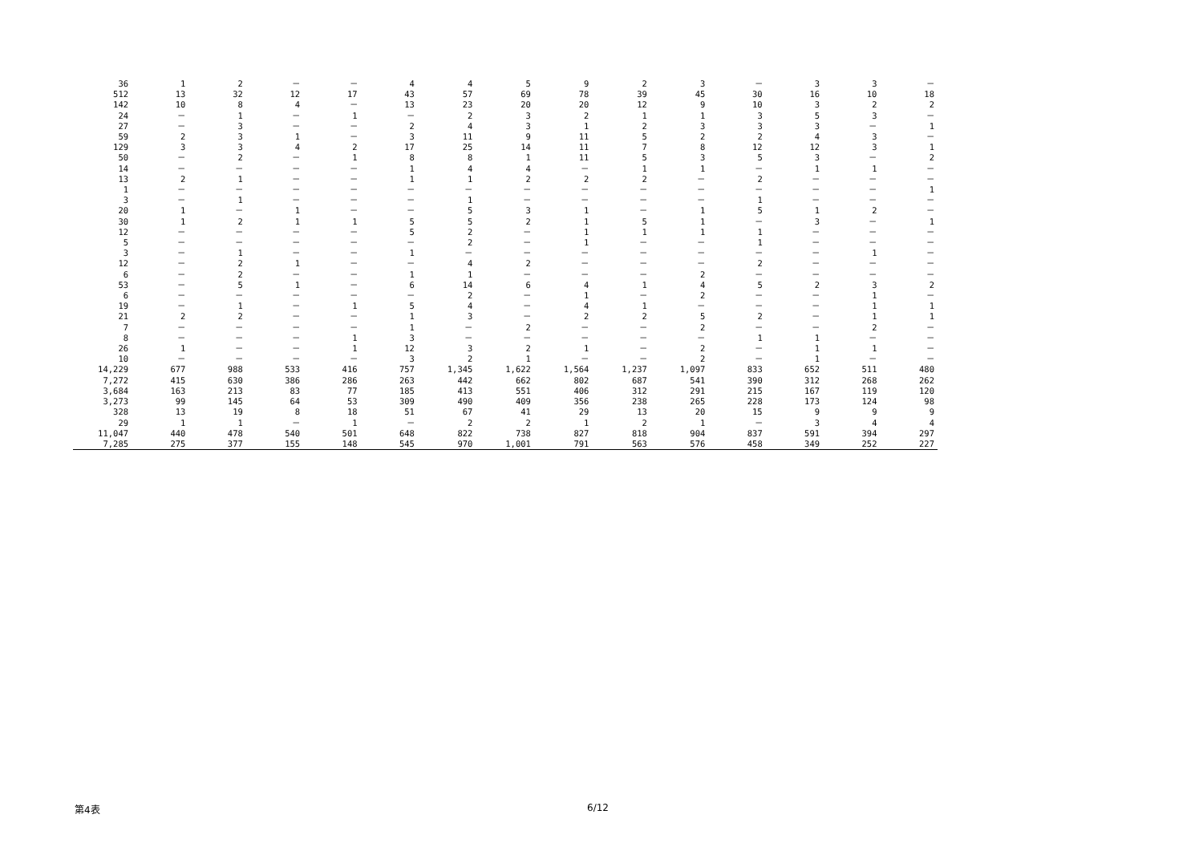| 36 | 1 | 2 | － | － | 4 | 4 | 5 | 9 | 2 | 3 | － | 3 | 3 | － |
| 512 | 13 | 32 | 12 | 17 | 43 | 57 | 69 | 78 | 39 | 45 | 30 | 16 | 10 | 18 |
| 142 | 10 | 8 | 4 | － | 13 | 23 | 20 | 20 | 12 | 9 | 10 | 3 | 2 | 2 |
| 24 | － | 1 | － | 1 | － | 2 | 3 | 2 | 1 | 1 | 3 | 5 | 3 | － |
| 27 | － | 3 | － | － | 2 | 4 | 3 | 1 | 2 | 3 | 3 | 3 | － | 1 |
| 59 | 2 | 3 | 1 | － | 3 | 11 | 9 | 11 | 5 | 2 | 2 | 4 | 3 | － |
| 129 | 3 | 3 | 4 | 2 | 17 | 25 | 14 | 11 | 7 | 8 | 12 | 12 | 3 | 1 |
| 50 | － | 2 | － | 1 | 8 | 8 | 1 | 11 | 5 | 3 | 5 | 3 | － | 2 |
| 14 | － | － | － | － | 1 | 4 | 4 | － | 1 | 1 | － | 1 | 1 | － |
| 13 | 2 | 1 | － | － | 1 | 1 | 2 | 2 | 2 | － | 2 | － | － | － |
| 1 | － | － | － | － | － | － | － | － | － | － | － | － | － | 1 |
| 3 | － | 1 | － | － | － | 1 | － | － | － | － | 1 | － | － | － |
| 20 | 1 | － | 1 | － | － | 5 | 3 | 1 | － | 1 | 5 | 1 | 2 | － |
| 30 | 1 | 2 | 1 | 1 | 5 | 5 | 2 | 1 | 5 | 1 | － | 3 | － | 1 |
| 12 | － | － | － | － | 5 | 2 | － | 1 | 1 | 1 | 1 | － | － | － |
| 5 | － | － | － | － | － | 2 | － | 1 | － | － | 1 | － | － | － |
| 3 | － | 1 | － | － | 1 | － | － | － | － | － | － | － | 1 | － |
| 12 | － | 2 | 1 | － | － | 4 | 2 | － | － | － | 2 | － | － | － |
| 6 | － | 2 | － | － | 1 | 1 | － | － | － | 2 | － | － | － | － |
| 53 | － | 5 | 1 | － | 6 | 14 | 6 | 4 | 1 | 4 | 5 | 2 | 3 | 2 |
| 6 | － | － | － | － | － | 2 | － | 1 | － | 2 | － | － | 1 | － |
| 19 | － | 1 | － | 1 | 5 | 4 | － | 4 | 1 | － | － | － | 1 | 1 |
| 21 | 2 | 2 | － | － | 1 | 3 | － | 2 | 2 | 5 | 2 | － | 1 | 1 |
| 7 | － | － | － | － | 1 | － | 2 | － | － | 2 | － | － | 2 | － |
| 8 | － | － | － | 1 | 3 | － | － | － | － | － | 1 | 1 | － | － |
| 26 | 1 | － | － | 1 | 12 | 3 | 2 | 1 | － | 2 | － | 1 | 1 | － |
| 10 | － | － | － | － | 3 | 2 | 1 | － | － | 2 | － | 1 | － | － |
| 14,229 | 677 | 988 | 533 | 416 | 757 | 1,345 | 1,622 | 1,564 | 1,237 | 1,097 | 833 | 652 | 511 | 480 |
| 7,272 | 415 | 630 | 386 | 286 | 263 | 442 | 662 | 802 | 687 | 541 | 390 | 312 | 268 | 262 |
| 3,684 | 163 | 213 | 83 | 77 | 185 | 413 | 551 | 406 | 312 | 291 | 215 | 167 | 119 | 120 |
| 3,273 | 99 | 145 | 64 | 53 | 309 | 490 | 409 | 356 | 238 | 265 | 228 | 173 | 124 | 98 |
| 328 | 13 | 19 | 8 | 18 | 51 | 67 | 41 | 29 | 13 | 20 | 15 | 9 | 9 | 9 |
| 29 | 1 | 1 | － | 1 | － | 2 | 2 | 1 | 2 | 1 | － | 3 | 4 | 4 |
| 11,047 | 440 | 478 | 540 | 501 | 648 | 822 | 738 | 827 | 818 | 904 | 837 | 591 | 394 | 297 |
| 7,285 | 275 | 377 | 155 | 148 | 545 | 970 | 1,001 | 791 | 563 | 576 | 458 | 349 | 252 | 227 |
第4表 6/12